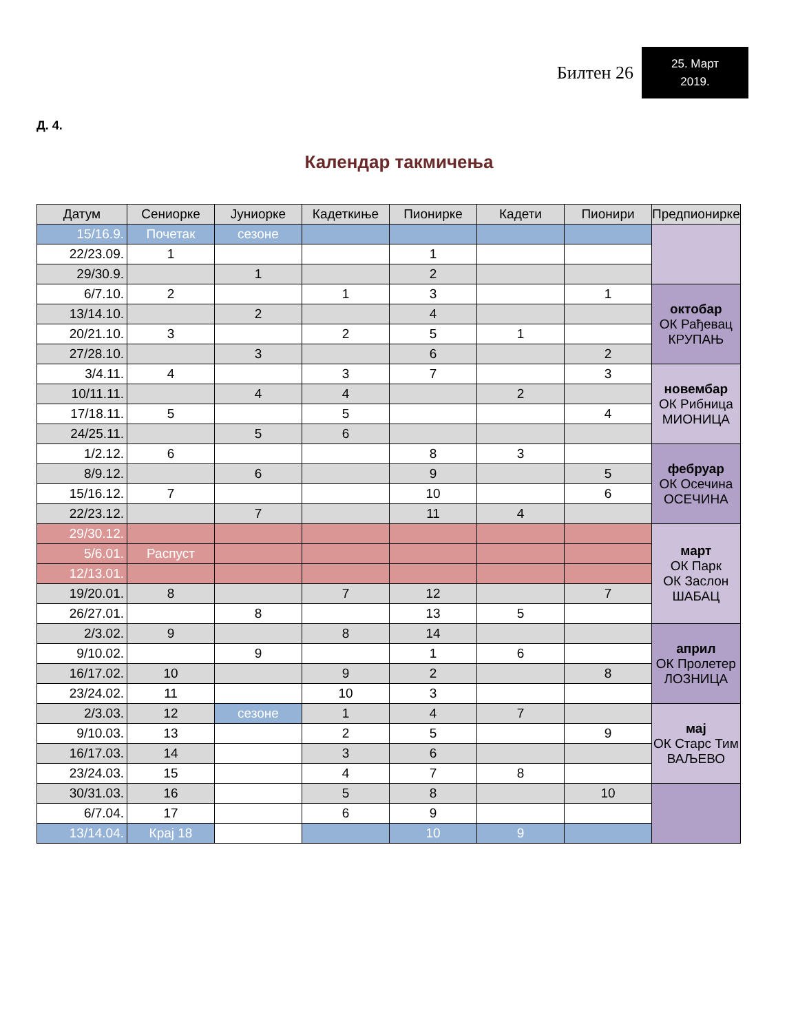Билтен 26
25. Март
2019.
Д. 4.
Календар такмичења
| Датум | Сениорке | Јуниорке | Кадеткиње | Пионирке | Кадети | Пионири | Предпионирке |
| --- | --- | --- | --- | --- | --- | --- | --- |
| 15/16.9. | Почетак | сезоне | | | | | |
| 22/23.09. | 1 | | | 1 | | | |
| 29/30.9. | | 1 | | 2 | | | |
| 6/7.10. | 2 | | 1 | 3 | | 1 | октобар ОК Рађевац КРУПАЊ |
| 13/14.10. | | 2 | | 4 | | | |
| 20/21.10. | 3 | | 2 | 5 | 1 | | |
| 27/28.10. | | 3 | | 6 | | 2 | |
| 3/4.11. | 4 | | 3 | 7 | | 3 | новембар ОК Рибница МИОНИЦА |
| 10/11.11. | | 4 | 4 | | 2 | | |
| 17/18.11. | 5 | | 5 | | | 4 | |
| 24/25.11. | | 5 | 6 | | | | |
| 1/2.12. | 6 | | | 8 | 3 | | фебруар ОК Осечина ОСЕЧИНА |
| 8/9.12. | | 6 | | 9 | | 5 | |
| 15/16.12. | 7 | | | 10 | | 6 | |
| 22/23.12. | | 7 | | 11 | 4 | | |
| 29/30.12. | | | | | | | март ОК Парк ОК Заслон ШАБАЦ |
| 5/6.01. | Распуст | | | | | | |
| 12/13.01. | | | | | | | |
| 19/20.01. | 8 | | 7 | 12 | | 7 | |
| 26/27.01. | | 8 | | 13 | 5 | | |
| 2/3.02. | 9 | | 8 | 14 | | | април ОК Пролетер ЛОЗНИЦА |
| 9/10.02. | | 9 | | 1 | 6 | | |
| 16/17.02. | 10 | | 9 | 2 | | 8 | |
| 23/24.02. | 11 | | 10 | 3 | | | |
| 2/3.03. | 12 | сезоне | 1 | 4 | 7 | | мај ОК Старс Тим ВАЉЕВО |
| 9/10.03. | 13 | | 2 | 5 | | 9 | |
| 16/17.03. | 14 | | 3 | 6 | | | |
| 23/24.03. | 15 | | 4 | 7 | 8 | | |
| 30/31.03. | 16 | | 5 | 8 | | 10 | |
| 6/7.04. | 17 | | 6 | 9 | | | |
| 13/14.04. | Крај 18 | | | 10 | 9 | | |